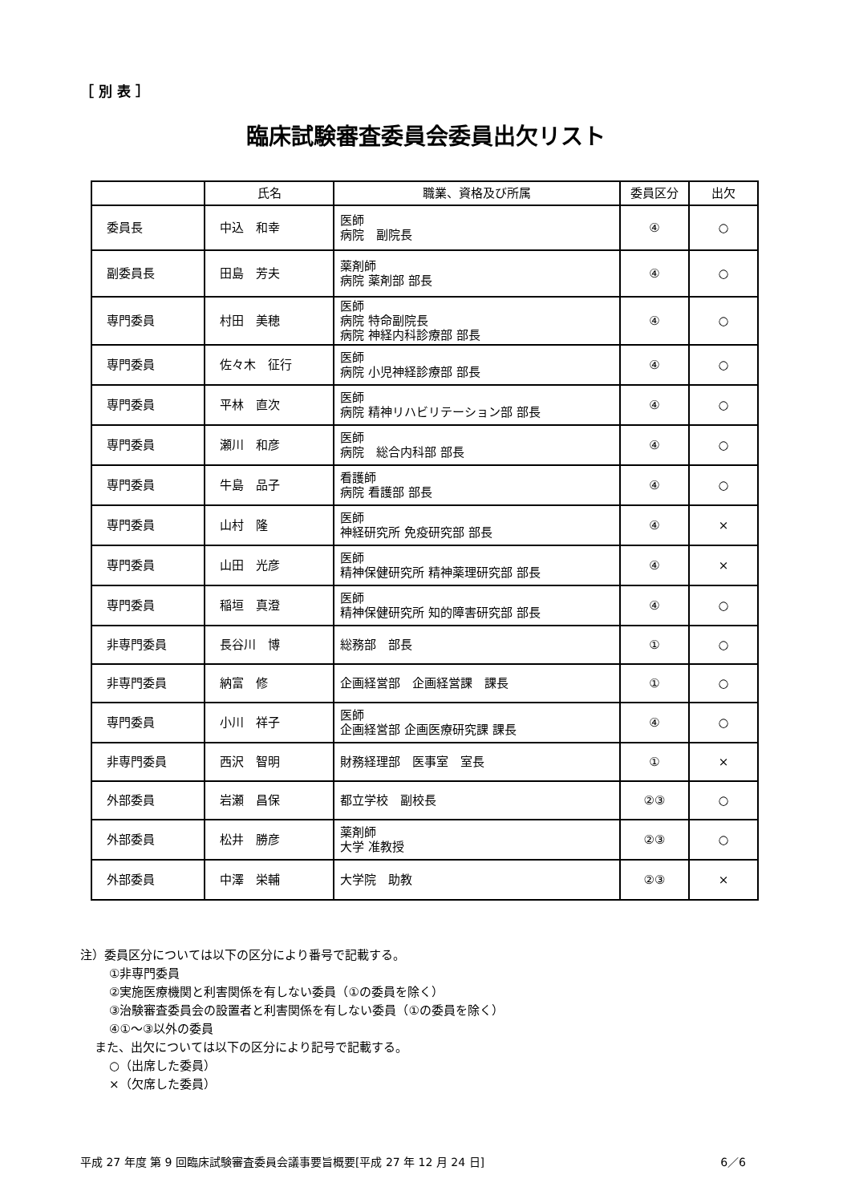［ 別 表 ］
臨床試験審査委員会委員出欠リスト
| | 氏名 | 職業、資格及び所属 | 委員区分 | 出欠 |
| --- | --- | --- | --- | --- |
| 委員長 | 中込 和幸 | 医師 病院 副院長 | ④ | ○ |
| 副委員長 | 田島 芳夫 | 薬剤師 病院 薬剤部 部長 | ④ | ○ |
| 専門委員 | 村田 美穂 | 医師 病院 特命副院長 病院 神経内科診療部 部長 | ④ | ○ |
| 専門委員 | 佐々木 征行 | 医師 病院 小児神経診療部 部長 | ④ | ○ |
| 専門委員 | 平林 直次 | 医師 病院 精神リハビリテーション部 部長 | ④ | ○ |
| 専門委員 | 瀬川 和彦 | 医師 病院 総合内科部 部長 | ④ | ○ |
| 専門委員 | 牛島 品子 | 看護師 病院 看護部 部長 | ④ | ○ |
| 専門委員 | 山村 隆 | 医師 神経研究所 免疫研究部 部長 | ④ | × |
| 専門委員 | 山田 光彦 | 医師 精神保健研究所 精神薬理研究部 部長 | ④ | × |
| 専門委員 | 稲垣 真澄 | 医師 精神保健研究所 知的障害研究部 部長 | ④ | ○ |
| 非専門委員 | 長谷川 博 | 総務部 部長 | ① | ○ |
| 非専門委員 | 納富 修 | 企画経営部 企画経営課 課長 | ① | ○ |
| 専門委員 | 小川 祥子 | 医師 企画経営部 企画医療研究課 課長 | ④ | ○ |
| 非専門委員 | 西沢 智明 | 財務経理部 医事室 室長 | ① | × |
| 外部委員 | 岩瀬 昌保 | 都立学校 副校長 | ②③ | ○ |
| 外部委員 | 松井 勝彦 | 薬剤師 大学 准教授 | ②③ | ○ |
| 外部委員 | 中澤 栄輔 | 大学院 助教 | ②③ | × |
注）委員区分については以下の区分により番号で記載する。
①非専門委員
②実施医療機関と利害関係を有しない委員（①の委員を除く）
③治験審査委員会の設置者と利害関係を有しない委員（①の委員を除く）
④①～③以外の委員
また、出欠については以下の区分により記号で記載する。
○（出席した委員）
×（欠席した委員）
平成 27 年度 第 9 回臨床試験審査委員会議事要旨概要[平成 27 年 12 月 24 日] 6／6